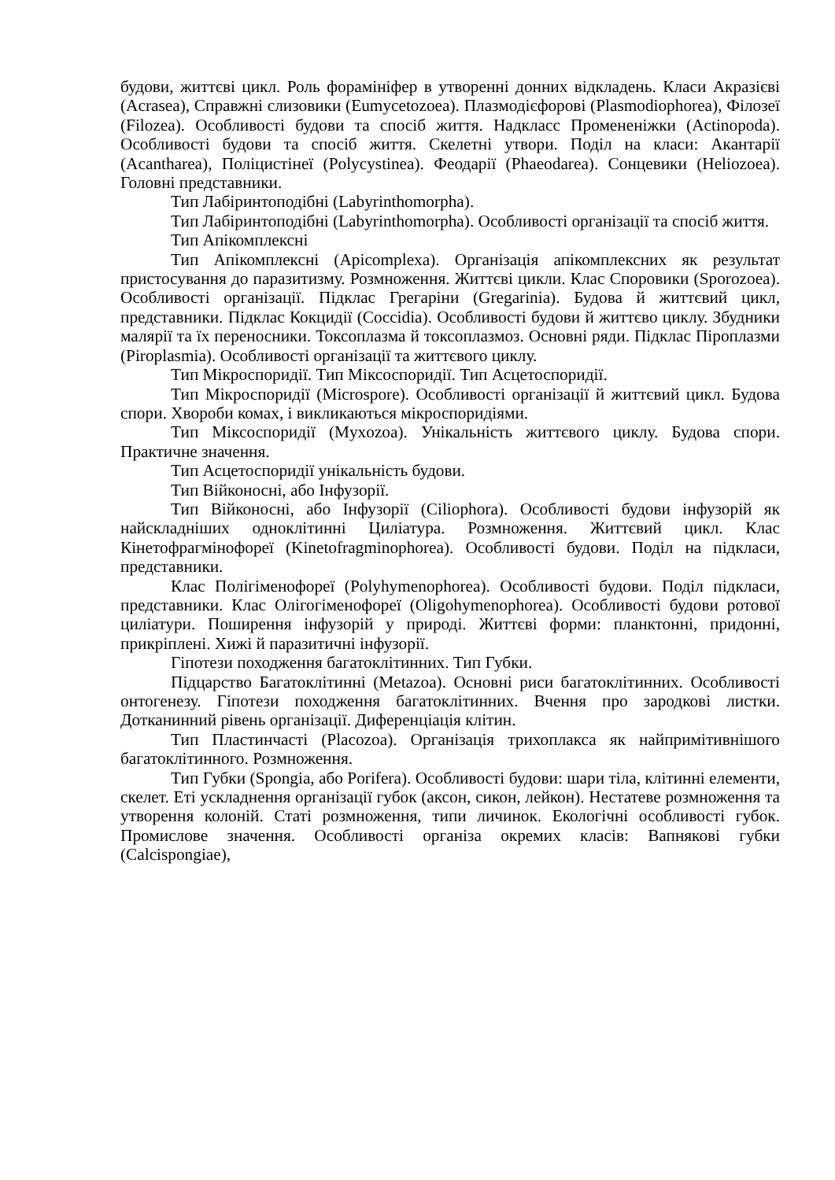будови, життєві цикл. Роль форамініфер в утворенні донних відкладень. Класи Акразієві (Acrasea), Справжні слизовики (Eumycetozoea). Плазмодієфорові (Plasmodiophorea), Філозеї (Filozea). Особливості будови та спосіб життя. Надкласс Промененіжки (Actinopoda). Особливості будови та спосіб життя. Скелетні утвори. Поділ на класи: Акантарії (Acantharea), Поліцистінеї (Polycystinea). Феодарії (Phaeodarea). Сонцевики (Heliozoea). Головні представники.
Тип Лабіринтоподібні (Labyrinthomorpha).
Тип Лабіринтоподібні (Labyrinthomorpha). Особливості організації та спосіб життя.
Тип Апікомплексні
Тип Апікомплексні (Apicomplexa). Організація апікомплексних як результат пристосування до паразитизму. Розмноження. Життєві цикли. Клас Споровики (Sporozoea). Особливості організації. Підклас Грегаріни (Gregarinia). Будова й життєвий цикл, представники. Підклас Кокцидії (Coccidia). Особливості будови й життєво циклу. Збудники малярії та їх переносники. Токсоплазма й токсоплазмоз. Основні ряди. Підклас Піроплазми (Piroplasmia). Особливості організації та життєвого циклу.
Тип Мікроспоридії. Тип Міксоспоридії. Тип Асцетоспоридії.
Тип Мікроспоридії (Microspore). Особливості організації й життєвий цикл. Будова спори. Хвороби комах, і викликаються мікроспоридіями.
Тип Міксоспоридії (Myxozoa). Унікальність життєвого циклу. Будова спори. Практичне значення.
Тип Асцетоспоридії унікальність будови.
Тип Війконосні, або Інфузорії.
Тип Війконосні, або Інфузорії (Ciliophora). Особливості будови інфузорій як найскладніших одноклітинні Циліатура. Розмноження. Життєвий цикл. Клас Кінетофрагмінофореї (Kinetofragminophorea). Особливості будови. Поділ на підкласи, представники.
Клас Полігіменофореї (Polyhymenophorea). Особливості будови. Поділ підкласи, представники. Клас Олігогіменофореї (Oligohymenophorea). Особливості будови ротової циліатури. Поширення інфузорій у природі. Життєві форми: планктонні, придонні, прикріплені. Хижі й паразитичні інфузорії.
Гіпотези походження багатоклітинних. Тип Губки.
Підцарство Багатоклітинні (Metazoa). Основні риси багатоклітинних. Особливості онтогенезу. Гіпотези походження багатоклітинних. Вчення про зародкові листки. Дотканинний рівень організації. Диференціація клітин.
Тип Пластинчасті (Placozoa). Організація трихоплакса як найпримітивнішого багатоклітинного. Розмноження.
Тип Губки (Spongia, або Porifera). Особливості будови: шари тіла, клітинні елементи, скелет. Еті ускладнення організації губок (аксон, сикон, лейкон). Нестатеве розмноження та утворення колоній. Статі розмноження, типи личинок. Екологічні особливості губок. Промислове значення. Особливості організа окремих класів: Вапнякові губки (Calcispongiae),